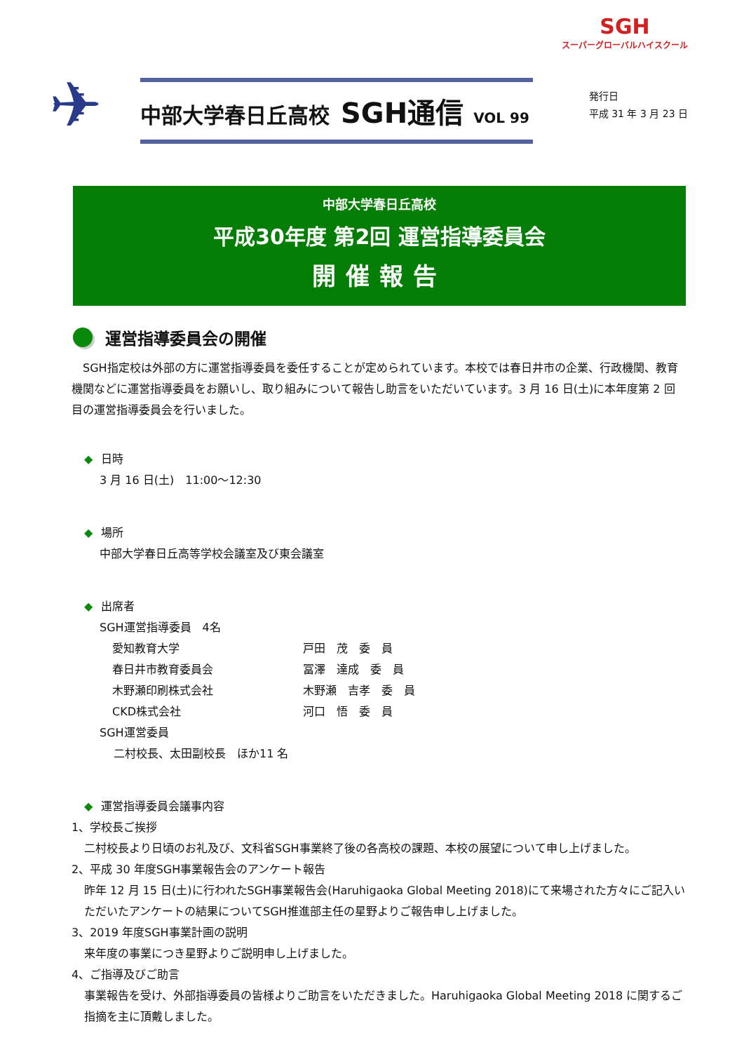SGH
スーパーグローバルハイスクール
✈
中部大学春日丘高校 SGH通信 VOL 99
発行日
平成 31 年 3 月 23 日
中部大学春日丘高校
平成30年度 第2回 運営指導委員会
開催報告
運営指導委員会の開催
　SGH指定校は外部の方に運営指導委員を委任することが定められています。本校では春日井市の企業、行政機関、教育機関などに運営指導委員をお願いし、取り組みについて報告し助言をいただいています。3 月 16 日(土)に本年度第 2 回目の運営指導委員会を行いました。
◆ 日時
3 月 16 日(土)　11:00～12:30
◆ 場所
中部大学春日丘高等学校会議室及び東会議室
◆ 出席者
SGH運営指導委員　4名
| 愛知教育大学 | 戸田 茂 委 員 |
| 春日井市教育委員会 | 冨澤 達成 委 員 |
| 木野瀬印刷株式会社 | 木野瀬 吉孝 委 員 |
| CKD株式会社 | 河口 悟 委 員 |
SGH運営委員
二村校長、太田副校長　ほか11 名
◆ 運営指導委員会議事内容
1、学校長ご挨拶
二村校長より日頃のお礼及び、文科省SGH事業終了後の各高校の課題、本校の展望について申し上げました。
2、平成 30 年度SGH事業報告会のアンケート報告
昨年 12 月 15 日(土)に行われたSGH事業報告会(Haruhigaoka Global Meeting 2018)にて来場された方々にご記入いただいたアンケートの結果についてSGH推進部主任の星野よりご報告申し上げました。
3、2019 年度SGH事業計画の説明
来年度の事業につき星野よりご説明申し上げました。
4、ご指導及びご助言
事業報告を受け、外部指導委員の皆様よりご助言をいただきました。Haruhigaoka Global Meeting 2018 に関するご指摘を主に頂戴しました。